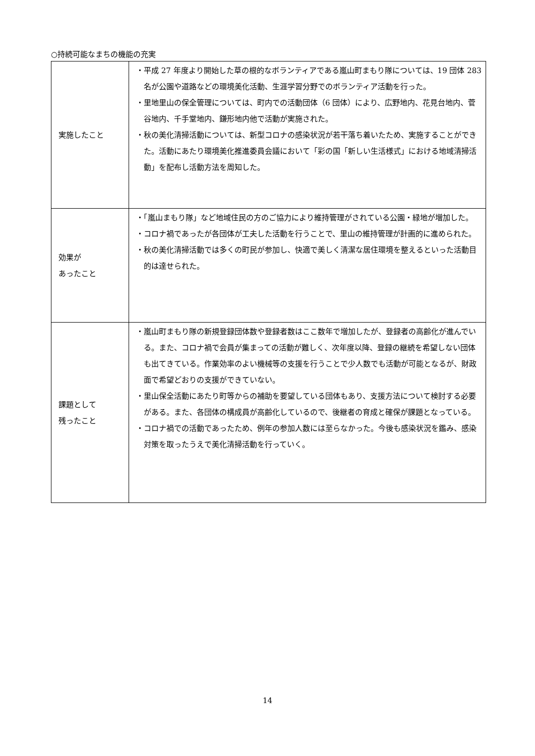○持続可能なまちの機能の充実
| 実施したこと | ・平成 27 年度より開始した草の根的なボランティアである嵐山町まもり隊については、19 団体 283 名が公園や道路などの環境美化活動、生涯学習分野でのボランティア活動を行った。 ・里地里山の保全管理については、町内での活動団体（6 団体）により、広野地内、花見台地内、菅谷地内、千手堂地内、鎌形地内他で活動が実施された。 ・秋の美化清掃活動については、新型コロナの感染状況が若干落ち着いたため、実施することができた。活動にあたり環境美化推進委員会議において「彩の国「新しい生活様式」における地域清掃活動」を配布し活動方法を周知した。 |
| 効果が あったこと | ・「嵐山まもり隊」など地域住民の方のご協力により維持管理がされている公園・緑地が増加した。 ・コロナ禍であったが各団体が工夫した活動を行うことで、里山の維持管理が計画的に進められた。 ・秋の美化清掃活動では多くの町民が参加し、快適で美しく清潔な居住環境を整えるといった活動目的は達せられた。 |
| 課題として 残ったこと | ・嵐山町まもり隊の新規登録団体数や登録者数はここ数年で増加したが、登録者の高齢化が進んでいる。また、コロナ禍で会員が集まっての活動が難しく、次年度以降、登録の継続を希望しない団体も出てきている。作業効率のよい機械等の支援を行うことで少人数でも活動が可能となるが、財政面で希望どおりの支援ができていない。 ・里山保全活動にあたり町等からの補助を要望している団体もあり、支援方法について検討する必要がある。また、各団体の構成員が高齢化しているので、後継者の育成と確保が課題となっている。 ・コロナ禍での活動であったため、例年の参加人数には至らなかった。今後も感染状況を鑑み、感染対策を取ったうえで美化清掃活動を行っていく。 |
14